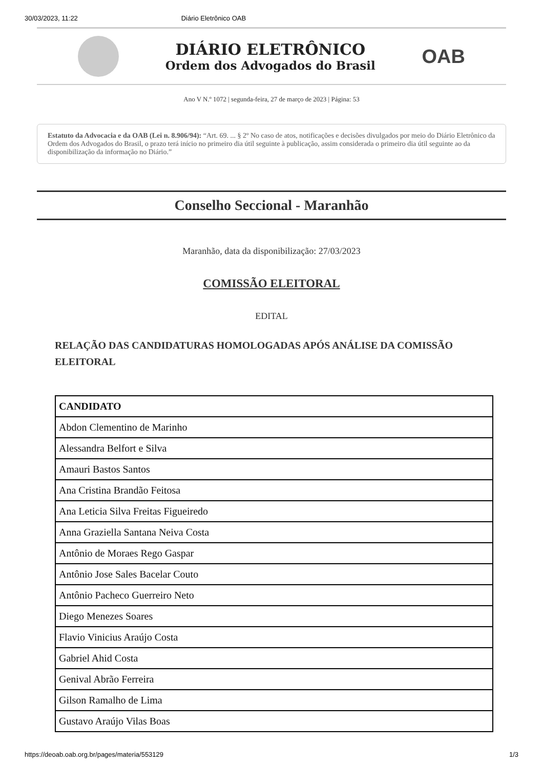30/03/2023, 11:22 Diário Eletrônico OAB
DIÁRIO ELETRÔNICO
Ordem dos Advogados do Brasil
OAB
Ano V N.º 1072 | segunda-feira, 27 de março de 2023 | Página: 53
Estatuto da Advocacia e da OAB (Lei n. 8.906/94): “Art. 69. ... § 2º No caso de atos, notificações e decisões divulgados por meio do Diário Eletrônico da Ordem dos Advogados do Brasil, o prazo terá início no primeiro dia útil seguinte à publicação, assim considerada o primeiro dia útil seguinte ao da disponibilização da informação no Diário.”
Conselho Seccional - Maranhão
Maranhão, data da disponibilização: 27/03/2023
COMISSÃO ELEITORAL
EDITAL
RELAÇÃO DAS CANDIDATURAS HOMOLOGADAS APÓS ANÁLISE DA COMISSÃO ELEITORAL
| CANDIDATO |
| --- |
| Abdon Clementino de Marinho |
| Alessandra Belfort e Silva |
| Amauri Bastos Santos |
| Ana Cristina Brandão Feitosa |
| Ana Leticia Silva Freitas Figueiredo |
| Anna Graziella Santana Neiva Costa |
| Antônio de Moraes Rego Gaspar |
| Antônio Jose Sales Bacelar Couto |
| Antônio Pacheco Guerreiro Neto |
| Diego Menezes Soares |
| Flavio Vinicius Araújo Costa |
| Gabriel Ahid Costa |
| Genival Abrão Ferreira |
| Gilson Ramalho de Lima |
| Gustavo Araújo Vilas Boas |
https://deoab.oab.org.br/pages/materia/553129 1/3